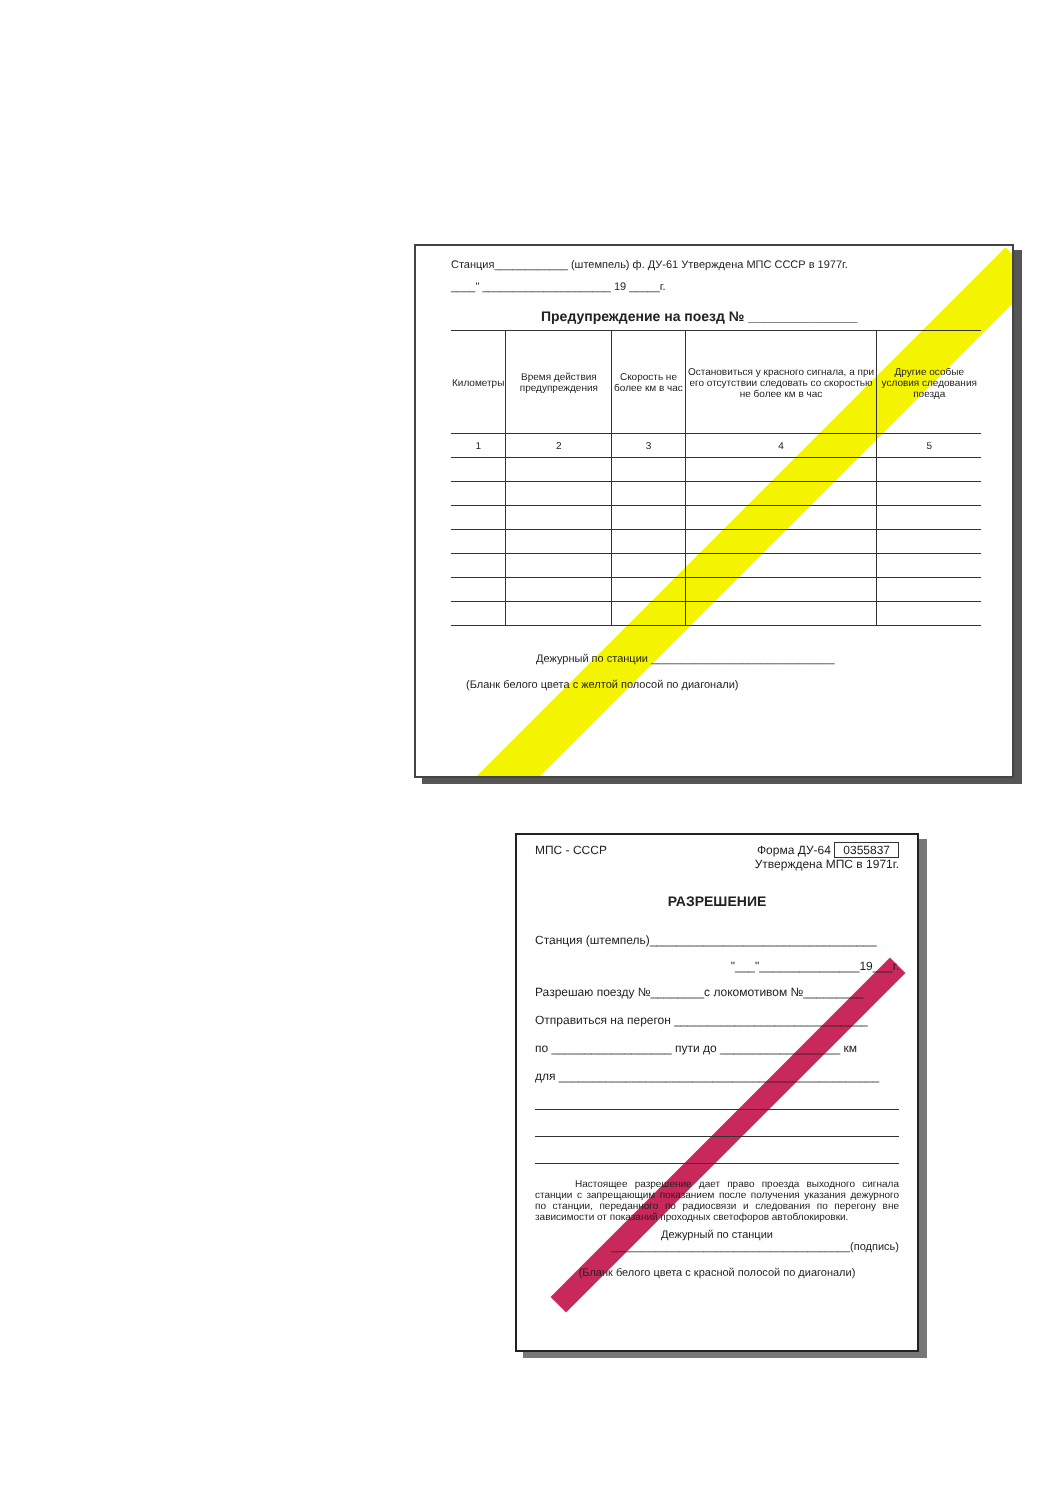Станция____________ (штемпель) ф. ДУ-61 Утверждена МПС СССР в 1977г.
____" _____________________ 19 _____г.
Предупреждение на поезд № ______________
| Километры | Время действия предупреждения | Скорость не более км в час | Остановиться у красного сигнала, а при его отсутствии следовать со скоростью не более км в час | Другие особые условия следования поезда |
| --- | --- | --- | --- | --- |
| 1 | 2 | 3 | 4 | 5 |
Дежурный по станции ______________________________
(Бланк белого цвета с желтой полосой по диагонали)
МПС - СССР Форма ДУ-64 0355837
Утверждена МПС в 1971г.
РАЗРЕШЕНИЕ
Станция (штемпель)__________________________________
"___"_______________19___г.
Разрешаю поезду №________с локомотивом №_________
Отправиться на перегон _____________________________
по __________________ пути до __________________ км
для ________________________________________________
Настоящее разрешение дает право проезда выходного сигнала станции с запрещающим показанием после получения указания дежурного по станции, переданного по радиосвязи и следования по перегону вне зависимости от показаний проходных светофоров автоблокировки.
Дежурный по станции
_______________________________________(подпись)
(Бланк белого цвета с красной полосой по диагонали)